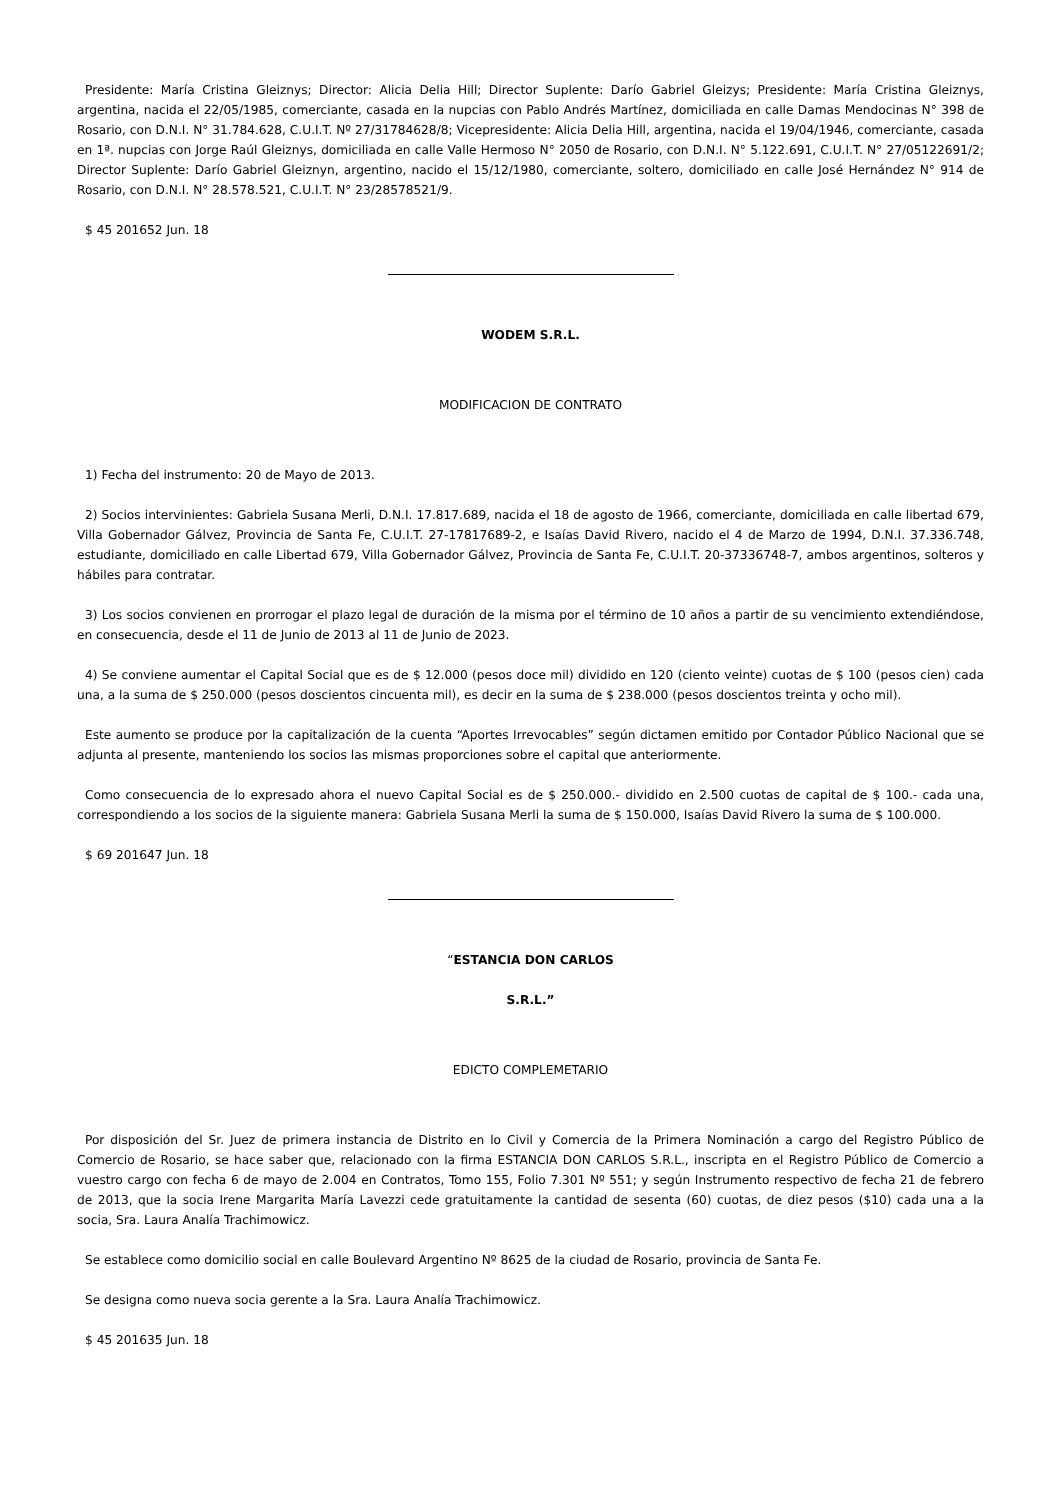Presidente: María Cristina Gleiznys; Director: Alicia Delia Hill; Director Suplente: Darío Gabriel Gleizys; Presidente: María Cristina Gleiznys, argentina, nacida el 22/05/1985, comerciante, casada en la nupcias con Pablo Andrés Martínez, domiciliada en calle Damas Mendocinas N° 398 de Rosario, con D.N.I. N° 31.784.628, C.U.I.T. Nº 27/31784628/8; Vicepresidente: Alicia Delia Hill, argentina, nacida el 19/04/1946, comerciante, casada en 1ª. nupcias con Jorge Raúl Gleiznys, domiciliada en calle Valle Hermoso N° 2050 de Rosario, con D.N.I. N° 5.122.691, C.U.I.T. N° 27/05122691/2; Director Suplente: Darío Gabriel Gleiznyn, argentino, nacido el 15/12/1980, comerciante, soltero, domiciliado en calle José Hernández N° 914 de Rosario, con D.N.I. N° 28.578.521, C.U.I.T. N° 23/28578521/9.
$ 45 201652 Jun. 18
WODEM S.R.L.
MODIFICACION DE CONTRATO
1) Fecha del instrumento: 20 de Mayo de 2013.
2) Socios intervinientes: Gabriela Susana Merli, D.N.I. 17.817.689, nacida el 18 de agosto de 1966, comerciante, domiciliada en calle libertad 679, Villa Gobernador Gálvez, Provincia de Santa Fe, C.U.I.T. 27-17817689-2, e Isaías David Rivero, nacido el 4 de Marzo de 1994, D.N.I. 37.336.748, estudiante, domiciliado en calle Libertad 679, Villa Gobernador Gálvez, Provincia de Santa Fe, C.U.I.T. 20-37336748-7, ambos argentinos, solteros y hábiles para contratar.
3) Los socios convienen en prorrogar el plazo legal de duración de la misma por el término de 10 años a partir de su vencimiento extendiéndose, en consecuencia, desde el 11 de Junio de 2013 al 11 de Junio de 2023.
4) Se conviene aumentar el Capital Social que es de $ 12.000 (pesos doce mil) dividido en 120 (ciento veinte) cuotas de $ 100 (pesos cien) cada una, a la suma de $ 250.000 (pesos doscientos cincuenta mil), es decir en la suma de $ 238.000 (pesos doscientos treinta y ocho mil).
Este aumento se produce por la capitalización de la cuenta “Aportes Irrevocables” según dictamen emitido por Contador Público Nacional que se adjunta al presente, manteniendo los socios las mismas proporciones sobre el capital que anteriormente.
Como consecuencia de lo expresado ahora el nuevo Capital Social es de $ 250.000.- dividido en 2.500 cuotas de capital de $ 100.- cada una, correspondiendo a los socios de la siguiente manera: Gabriela Susana Merli la suma de $ 150.000, Isaías David Rivero la suma de $ 100.000.
$ 69 201647 Jun. 18
“ESTANCIA DON CARLOS
S.R.L.”
EDICTO COMPLEMETARIO
Por disposición del Sr. Juez de primera instancia de Distrito en lo Civil y Comercia de la Primera Nominación a cargo del Registro Público de Comercio de Rosario, se hace saber que, relacionado con la firma ESTANCIA DON CARLOS S.R.L., inscripta en el Registro Público de Comercio a vuestro cargo con fecha 6 de mayo de 2.004 en Contratos, Tomo 155, Folio 7.301 Nº 551; y según Instrumento respectivo de fecha 21 de febrero de 2013, que la socia Irene Margarita María Lavezzi cede gratuitamente la cantidad de sesenta (60) cuotas, de diez pesos ($10) cada una a la socia, Sra. Laura Analía Trachimowicz.
Se establece como domicilio social en calle Boulevard Argentino Nº 8625 de la ciudad de Rosario, provincia de Santa Fe.
Se designa como nueva socia gerente a la Sra. Laura Analía Trachimowicz.
$ 45 201635 Jun. 18